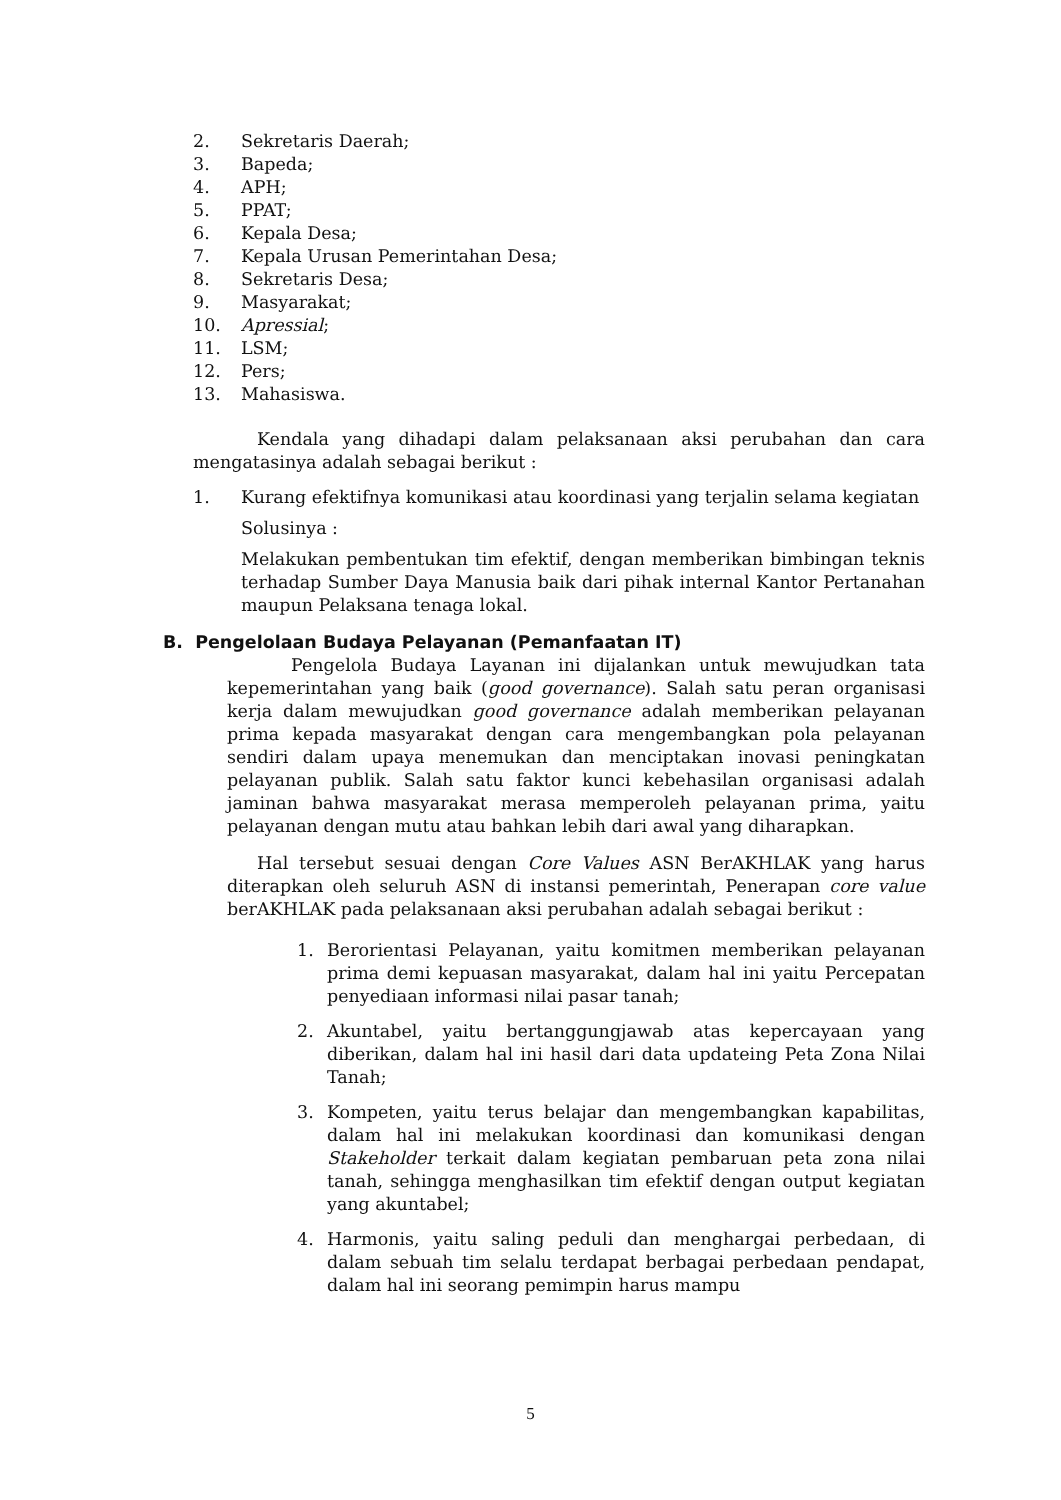2. Sekretaris Daerah;
3. Bapeda;
4. APH;
5. PPAT;
6. Kepala Desa;
7. Kepala Urusan Pemerintahan Desa;
8. Sekretaris Desa;
9. Masyarakat;
10. Apressial;
11. LSM;
12. Pers;
13. Mahasiswa.
Kendala yang dihadapi dalam pelaksanaan aksi perubahan dan cara mengatasinya adalah sebagai berikut :
1. Kurang efektifnya komunikasi atau koordinasi yang terjalin selama kegiatan
Solusinya :
Melakukan pembentukan tim efektif, dengan memberikan bimbingan teknis terhadap Sumber Daya Manusia baik dari pihak internal Kantor Pertanahan maupun Pelaksana tenaga lokal.
B. Pengelolaan Budaya Pelayanan (Pemanfaatan IT)
Pengelola Budaya Layanan ini dijalankan untuk mewujudkan tata kepemerintahan yang baik (good governance). Salah satu peran organisasi kerja dalam mewujudkan good governance adalah memberikan pelayanan prima kepada masyarakat dengan cara mengembangkan pola pelayanan sendiri dalam upaya menemukan dan menciptakan inovasi peningkatan pelayanan publik. Salah satu faktor kunci kebehasilan organisasi adalah jaminan bahwa masyarakat merasa memperoleh pelayanan prima, yaitu pelayanan dengan mutu atau bahkan lebih dari awal yang diharapkan.
Hal tersebut sesuai dengan Core Values ASN BerAKHLAK yang harus diterapkan oleh seluruh ASN di instansi pemerintah, Penerapan core value berAKHLAK pada pelaksanaan aksi perubahan adalah sebagai berikut :
1. Berorientasi Pelayanan, yaitu komitmen memberikan pelayanan prima demi kepuasan masyarakat, dalam hal ini yaitu Percepatan penyediaan informasi nilai pasar tanah;
2. Akuntabel, yaitu bertanggungjawab atas kepercayaan yang diberikan, dalam hal ini hasil dari data updateing Peta Zona Nilai Tanah;
3. Kompeten, yaitu terus belajar dan mengembangkan kapabilitas, dalam hal ini melakukan koordinasi dan komunikasi dengan Stakeholder terkait dalam kegiatan pembaruan peta zona nilai tanah, sehingga menghasilkan tim efektif dengan output kegiatan yang akuntabel;
4. Harmonis, yaitu saling peduli dan menghargai perbedaan, di dalam sebuah tim selalu terdapat berbagai perbedaan pendapat, dalam hal ini seorang pemimpin harus mampu
5